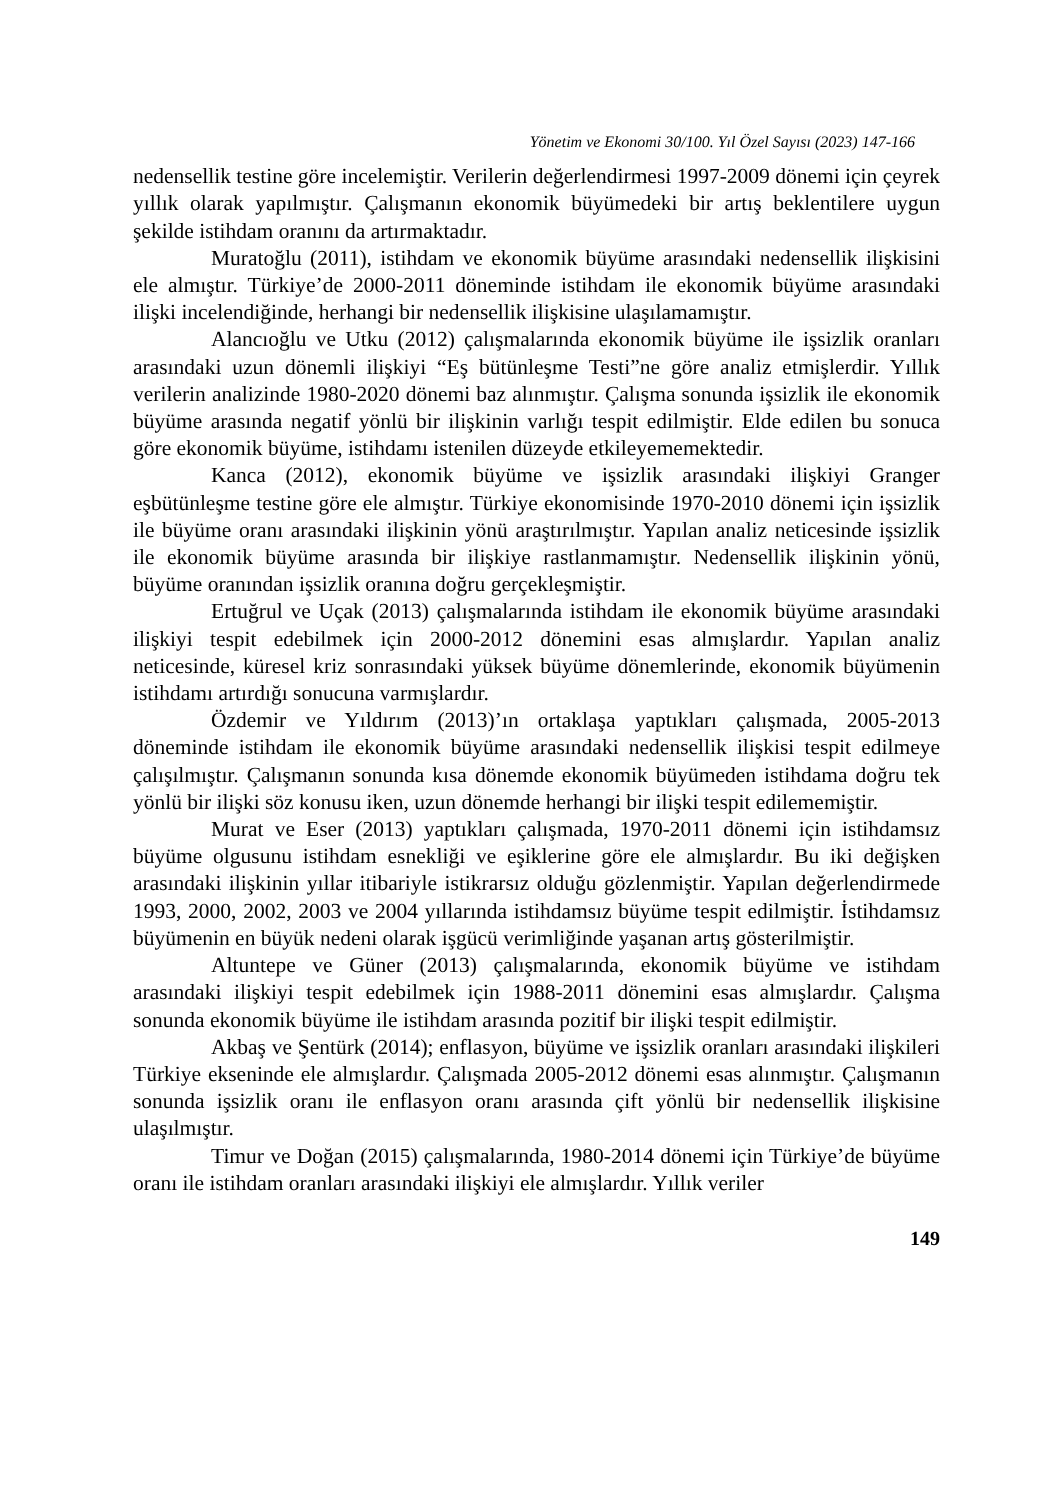Yönetim ve Ekonomi 30/100. Yıl Özel Sayısı (2023) 147-166
nedensellik testine göre incelemiştir. Verilerin değerlendirmesi 1997-2009 dönemi için çeyrek yıllık olarak yapılmıştır. Çalışmanın ekonomik büyümedeki bir artış beklentilere uygun şekilde istihdam oranını da artırmaktadır.
Muratoğlu (2011), istihdam ve ekonomik büyüme arasındaki nedensellik ilişkisini ele almıştır. Türkiye’de 2000-2011 döneminde istihdam ile ekonomik büyüme arasındaki ilişki incelendiğinde, herhangi bir nedensellik ilişkisine ulaşılamamıştır.
Alancıoğlu ve Utku (2012) çalışmalarında ekonomik büyüme ile işsizlik oranları arasındaki uzun dönemli ilişkiyi “Eş bütünleşme Testi”ne göre analiz etmişlerdir. Yıllık verilerin analizinde 1980-2020 dönemi baz alınmıştır. Çalışma sonunda işsizlik ile ekonomik büyüme arasında negatif yönlü bir ilişkinin varlığı tespit edilmiştir. Elde edilen bu sonuca göre ekonomik büyüme, istihdamı istenilen düzeyde etkileyememektedir.
Kanca (2012), ekonomik büyüme ve işsizlik arasındaki ilişkiyi Granger eşbütünleşme testine göre ele almıştır. Türkiye ekonomisinde 1970-2010 dönemi için işsizlik ile büyüme oranı arasındaki ilişkinin yönü araştırılmıştır. Yapılan analiz neticesinde işsizlik ile ekonomik büyüme arasında bir ilişkiye rastlanmamıştır. Nedensellik ilişkinin yönü, büyüme oranından işsizlik oranına doğru gerçekleşmiştir.
Ertuğrul ve Uçak (2013) çalışmalarında istihdam ile ekonomik büyüme arasındaki ilişkiyi tespit edebilmek için 2000-2012 dönemini esas almışlardır. Yapılan analiz neticesinde, küresel kriz sonrasındaki yüksek büyüme dönemlerinde, ekonomik büyümenin istihdamı artırdığı sonucuna varmışlardır.
Özdemir ve Yıldırım (2013)’ın ortaklaşa yaptıkları çalışmada, 2005-2013 döneminde istihdam ile ekonomik büyüme arasındaki nedensellik ilişkisi tespit edilmeye çalışılmıştır. Çalışmanın sonunda kısa dönemde ekonomik büyümeden istihdama doğru tek yönlü bir ilişki söz konusu iken, uzun dönemde herhangi bir ilişki tespit edilememiştir.
Murat ve Eser (2013) yaptıkları çalışmada, 1970-2011 dönemi için istihdamsız büyüme olgusunu istihdam esnekliği ve eşiklerine göre ele almışlardır. Bu iki değişken arasındaki ilişkinin yıllar itibariyle istikrarsız olduğu gözlenmiştir. Yapılan değerlendirmede 1993, 2000, 2002, 2003 ve 2004 yıllarında istihdamsız büyüme tespit edilmiştir. İstihdamsız büyümenin en büyük nedeni olarak işgücü verimliğinde yaşanan artış gösterilmiştir.
Altuntepe ve Güner (2013) çalışmalarında, ekonomik büyüme ve istihdam arasındaki ilişkiyi tespit edebilmek için 1988-2011 dönemini esas almışlardır. Çalışma sonunda ekonomik büyüme ile istihdam arasında pozitif bir ilişki tespit edilmiştir.
Akbaş ve Şentürk (2014); enflasyon, büyüme ve işsizlik oranları arasındaki ilişkileri Türkiye ekseninde ele almışlardır. Çalışmada 2005-2012 dönemi esas alınmıştır. Çalışmanın sonunda işsizlik oranı ile enflasyon oranı arasında çift yönlü bir nedensellik ilişkisine ulaşılmıştır.
Timur ve Doğan (2015) çalışmalarında, 1980-2014 dönemi için Türkiye’de büyüme oranı ile istihdam oranları arasındaki ilişkiyi ele almışlardır. Yıllık veriler
149